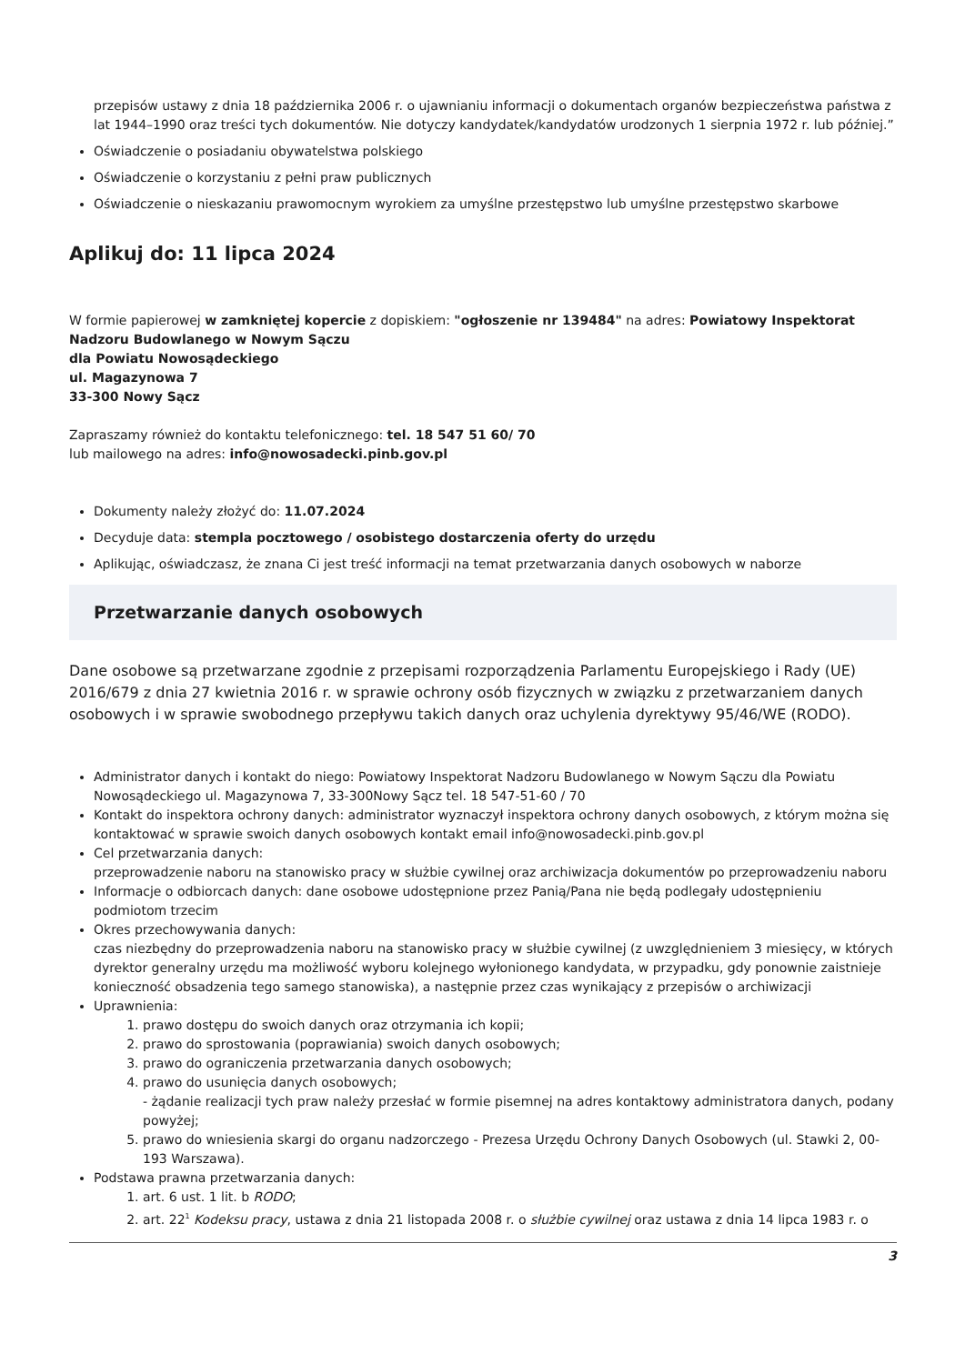przepisów ustawy z dnia 18 października 2006 r. o ujawnianiu informacji o dokumentach organów bezpieczeństwa państwa z lat 1944–1990 oraz treści tych dokumentów. Nie dotyczy kandydatek/kandydatów urodzonych 1 sierpnia 1972 r. lub później.”
Oświadczenie o posiadaniu obywatelstwa polskiego
Oświadczenie o korzystaniu z pełni praw publicznych
Oświadczenie o nieskazaniu prawomocnym wyrokiem za umyślne przestępstwo lub umyślne przestępstwo skarbowe
Aplikuj do: 11 lipca 2024
W formie papierowej w zamkniętej kopercie z dopiskiem: "ogłoszenie nr 139484" na adres: Powiatowy Inspektorat Nadzoru Budowlanego w Nowym Sączu
dla Powiatu Nowosądeckiego
ul. Magazynowa 7
33-300 Nowy Sącz
Zapraszamy również do kontaktu telefonicznego: tel. 18 547 51 60/ 70
lub mailowego na adres: info@nowosadecki.pinb.gov.pl
Dokumenty należy złożyć do: 11.07.2024
Decyduje data: stempla pocztowego / osobistego dostarczenia oferty do urzędu
Aplikując, oświadczasz, że znana Ci jest treść informacji na temat przetwarzania danych osobowych w naborze
Przetwarzanie danych osobowych
Dane osobowe są przetwarzane zgodnie z przepisami rozporządzenia Parlamentu Europejskiego i Rady (UE) 2016/679 z dnia 27 kwietnia 2016 r. w sprawie ochrony osób fizycznych w związku z przetwarzaniem danych osobowych i w sprawie swobodnego przepływu takich danych oraz uchylenia dyrektywy 95/46/WE (RODO).
Administrator danych i kontakt do niego: Powiatowy Inspektorat Nadzoru Budowlanego w Nowym Sączu dla Powiatu Nowosądeckiego ul. Magazynowa 7, 33-300Nowy Sącz tel. 18 547-51-60 / 70
Kontakt do inspektora ochrony danych: administrator wyznaczył inspektora ochrony danych osobowych, z którym można się kontaktować w sprawie swoich danych osobowych kontakt email info@nowosadecki.pinb.gov.pl
Cel przetwarzania danych:
przeprowadzenie naboru na stanowisko pracy w służbie cywilnej oraz archiwizacja dokumentów po przeprowadzeniu naboru
Informacje o odbiorcach danych: dane osobowe udostępnione przez Panią/Pana nie będą podlegały udostępnieniu podmiotom trzecim
Okres przechowywania danych:
czas niezbędny do przeprowadzenia naboru na stanowisko pracy w służbie cywilnej (z uwzględnieniem 3 miesięcy, w których dyrektor generalny urzędu ma możliwość wyboru kolejnego wyłonionego kandydata, w przypadku, gdy ponownie zaistnieje konieczność obsadzenia tego samego stanowiska), a następnie przez czas wynikający z przepisów o archiwizacji
Uprawnienia:
1. prawo dostępu do swoich danych oraz otrzymania ich kopii;
2. prawo do sprostowania (poprawiania) swoich danych osobowych;
3. prawo do ograniczenia przetwarzania danych osobowych;
4. prawo do usunięcia danych osobowych;
- żądanie realizacji tych praw należy przesłać w formie pisemnej na adres kontaktowy administratora danych, podany powyżej;
5. prawo do wniesienia skargi do organu nadzorczego - Prezesa Urzędu Ochrony Danych Osobowych (ul. Stawki 2, 00-193 Warszawa).
Podstawa prawna przetwarzania danych:
1. art. 6 ust. 1 lit. b RODO;
2. art. 22<sup>1</sup> Kodeksu pracy, ustawa z dnia 21 listopada 2008 r. o służbie cywilnej oraz ustawa z dnia 14 lipca 1983 r. o
3